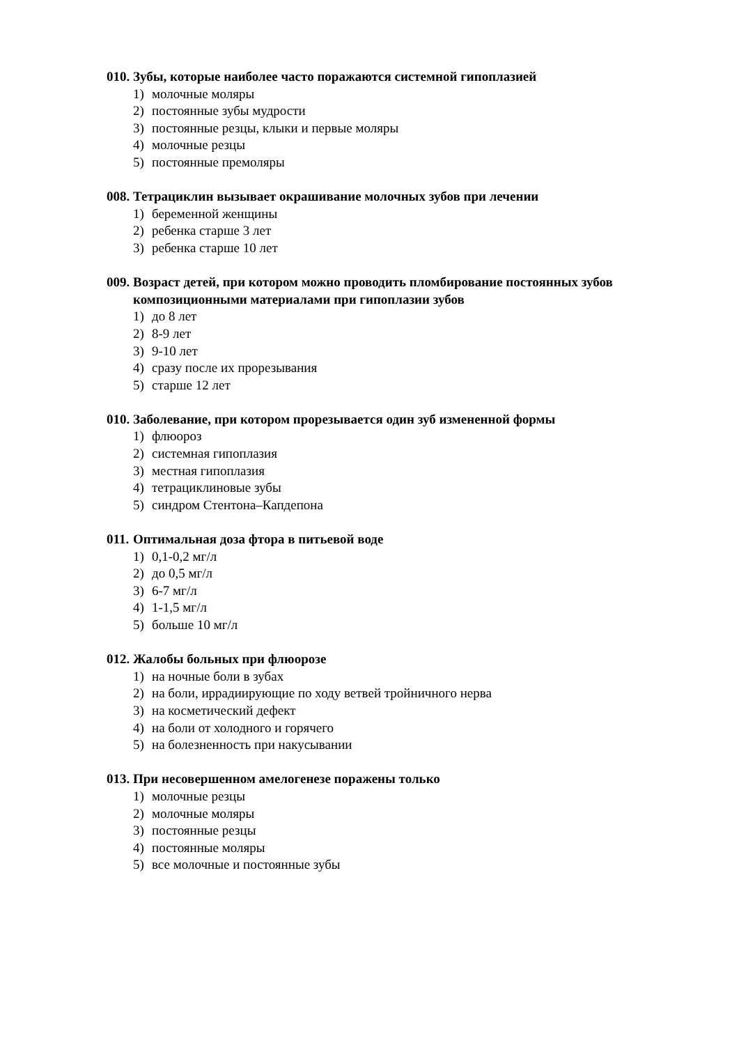010. Зубы, которые наиболее часто поражаются системной гипоплазией
1) молочные моляры
2) постоянные зубы мудрости
3) постоянные резцы, клыки и первые моляры
4) молочные резцы
5) постоянные премоляры
008. Тетрациклин вызывает окрашивание молочных зубов при лечении
1) беременной женщины
2) ребенка старше 3 лет
3) ребенка старше 10 лет
009. Возраст детей, при котором можно проводить пломбирование постоянных зубов композиционными материалами при гипоплазии зубов
1) до 8 лет
2) 8-9 лет
3) 9-10 лет
4) сразу после их прорезывания
5) старше 12 лет
010. Заболевание, при котором прорезывается один зуб измененной формы
1) флюороз
2) системная гипоплазия
3) местная гипоплазия
4) тетрациклиновые зубы
5) синдром Стентона–Капдепона
011. Оптимальная доза фтора в питьевой воде
1) 0,1-0,2 мг/л
2) до 0,5 мг/л
3) 6-7 мг/л
4) 1-1,5 мг/л
5) больше 10 мг/л
012. Жалобы больных при флюорозе
1) на ночные боли в зубах
2) на боли, иррадиирующие по ходу ветвей тройничного нерва
3) на косметический дефект
4) на боли от холодного и горячего
5) на болезненность при накусывании
013. При несовершенном амелогенезе поражены только
1) молочные резцы
2) молочные моляры
3) постоянные резцы
4) постоянные моляры
5) все молочные и постоянные зубы